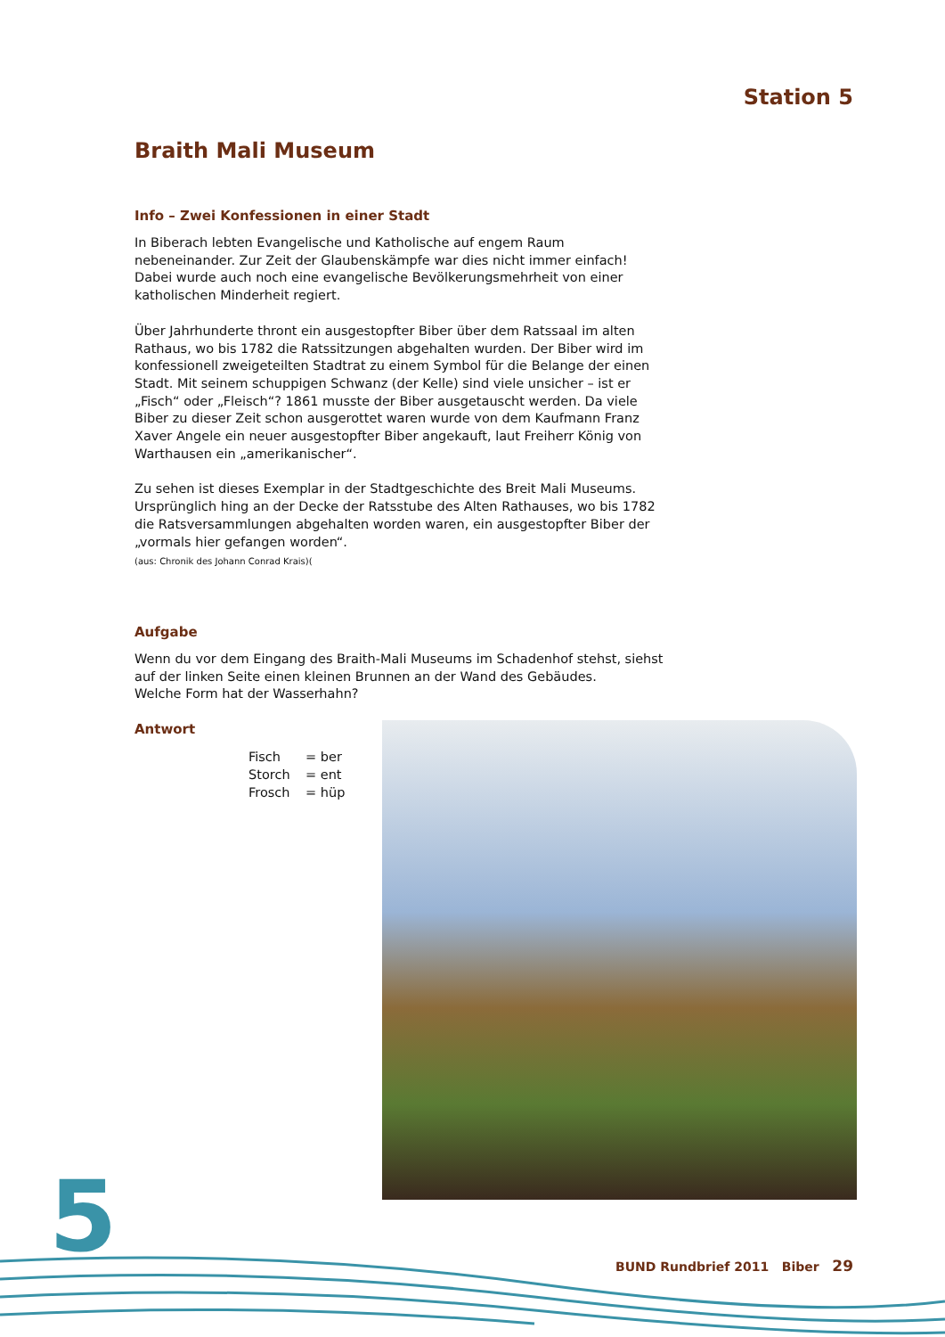Station 5
Braith Mali Museum
Info – Zwei Konfessionen in einer Stadt
In Biberach lebten Evangelische und Katholische auf engem Raum nebeneinander. Zur Zeit der Glaubenskämpfe war dies nicht immer einfach! Dabei wurde auch noch eine evangelische Bevölkerungsmehrheit von einer katholischen Minderheit regiert.
Über Jahrhunderte thront ein ausgestopfter Biber über dem Ratssaal im alten Rathaus, wo bis 1782 die Ratssitzungen abgehalten wurden. Der Biber wird im konfessionell zweigeteilten Stadtrat zu einem Symbol für die Belange der einen Stadt. Mit seinem schuppigen Schwanz (der Kelle) sind viele unsicher – ist er „Fisch“ oder „Fleisch“? 1861 musste der Biber ausgetauscht werden. Da viele Biber zu dieser Zeit schon ausgerottet waren wurde von dem Kaufmann Franz Xaver Angele ein neuer ausgestopfter Biber angekauft, laut Freiherr König von Warthausen ein „amerikanischer“.
Zu sehen ist dieses Exemplar in der Stadtgeschichte des Breit Mali Museums. Ursprünglich hing an der Decke der Ratsstube des Alten Rathauses, wo bis 1782 die Ratsversammlungen abgehalten worden waren, ein ausgestopfter Biber der „vormals hier gefangen worden“.
(aus: Chronik des Johann Conrad Krais)(
Aufgabe
Wenn du vor dem Eingang des Braith-Mali Museums im Schadenhof stehst, siehst auf der linken Seite einen kleinen Brunnen an der Wand des Gebäudes.
Welche Form hat der Wasserhahn?
Antwort
Fisch = ber Storch = ent Frosch = hüp
5
BUND Rundbrief 2011 Biber 29